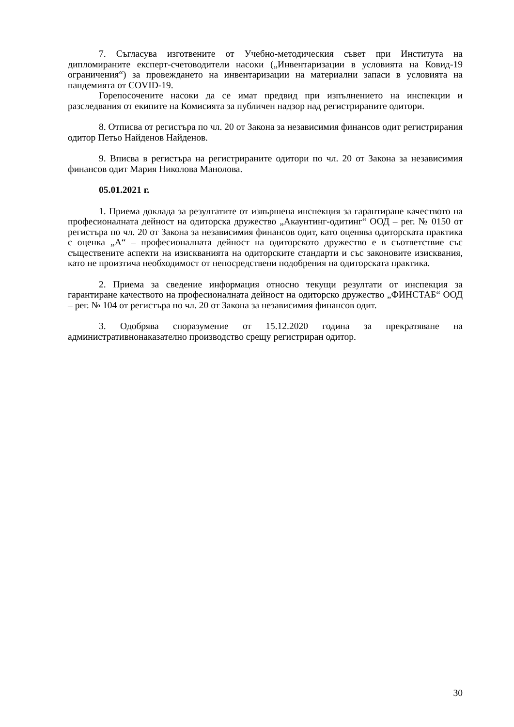7. Съгласува изготвените от Учебно-методическия съвет при Института на дипломираните експерт-счетоводители насоки („Инвентаризации в условията на Ковид-19 ограничения“) за провеждането на инвентаризации на материални запаси в условията на пандемията от COVID-19.
Горепосочените насоки да се имат предвид при изпълнението на инспекции и разследвания от екипите на Комисията за публичен надзор над регистрираните одитори.
8. Отписва от регистъра по чл. 20 от Закона за независимия финансов одит регистрирания одитор Петьо Найденов Найденов.
9. Вписва в регистъра на регистрираните одитори по чл. 20 от Закона за независимия финансов одит Мария Николова Манолова.
05.01.2021 г.
1. Приема доклада за резултатите от извършена инспекция за гарантиране качеството на професионалната дейност на одиторска дружество „Акаунтинг-одитинг“ ООД – рег. № 0150 от регистъра по чл. 20 от Закона за независимия финансов одит, като оценява одиторската практика с оценка „А“ – професионалната дейност на одиторското дружество е в съответствие със съществените аспекти на изискванията на одиторските стандарти и със законовите изисквания, като не произтича необходимост от непосредствени подобрения на одиторската практика.
2. Приема за сведение информация относно текущи резултати от инспекция за гарантиране качеството на професионалната дейност на одиторско дружество „ФИНСТАБ“ ООД – рег. № 104 от регистъра по чл. 20 от Закона за независимия финансов одит.
3. Одобрява споразумение от 15.12.2020 година за прекратяване на административнонаказателно производство срещу регистриран одитор.
30